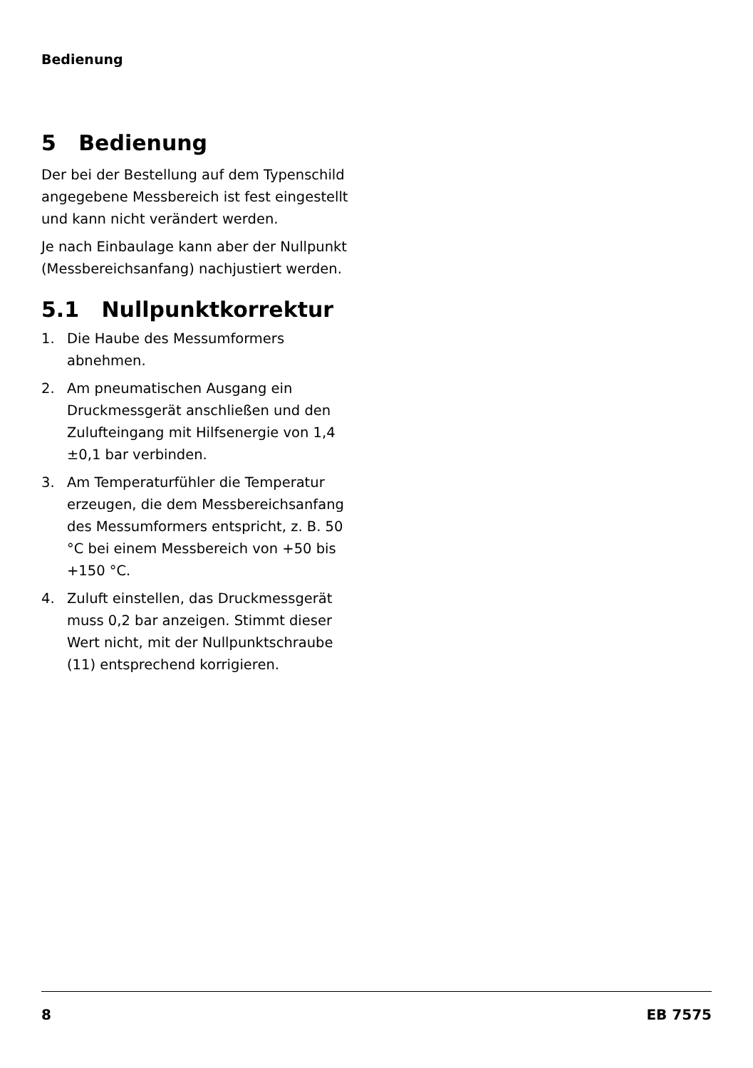Bedienung
5 Bedienung
Der bei der Bestellung auf dem Typenschild angegebene Messbereich ist fest eingestellt und kann nicht verändert werden.
Je nach Einbaulage kann aber der Nullpunkt (Messbereichsanfang) nachjustiert werden.
5.1 Nullpunktkorrektur
1. Die Haube des Messumformers abnehmen.
2. Am pneumatischen Ausgang ein Druckmessgerät anschließen und den Zulufteingang mit Hilfsenergie von 1,4 ±0,1 bar verbinden.
3. Am Temperaturfühler die Temperatur erzeugen, die dem Messbereichsanfang des Messumformers entspricht, z. B. 50 °C bei einem Messbereich von +50 bis +150 °C.
4. Zuluft einstellen, das Druckmessgerät muss 0,2 bar anzeigen. Stimmt dieser Wert nicht, mit der Nullpunktschraube (11) entsprechend korrigieren.
8 EB 7575